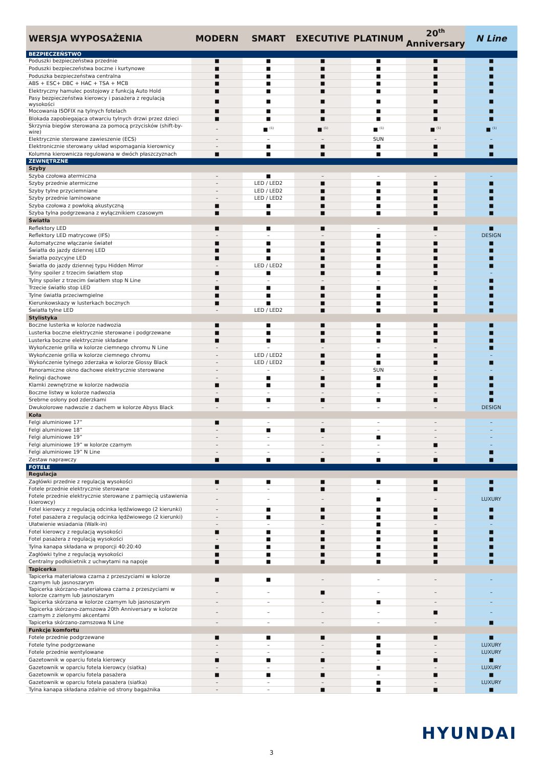| WERSJA WYPOSAŻENIA | MODERN | SMART | EXECUTIVE | PLATINUM | 20<sup>th</sup> Anniversary | N Line |
| --- | --- | --- | --- | --- | --- | --- |
| BEZPIECZEŃSTWO | | | | | | |
| Poduszki bezpieczeństwa przednie | ■ | ■ | ■ | ■ | ■ | ■ |
| Poduszki bezpieczeństwa boczne i kurtynowe | ■ | ■ | ■ | ■ | ■ | ■ |
| Poduszka bezpieczeństwa centralna | ■ | ■ | ■ | ■ | ■ | ■ |
| ABS + ESC+ DBC + HAC + TSA + MCB | ■ | ■ | ■ | ■ | ■ | ■ |
| Elektryczny hamulec postojowy z funkcją Auto Hold | ■ | ■ | ■ | ■ | ■ | ■ |
| Pasy bezpieczeństwa kierowcy i pasażera z regulacją wysokości | ■ | ■ | ■ | ■ | ■ | ■ |
| Mocowania ISOFIX na tylnych fotelach | ■ | ■ | ■ | ■ | ■ | ■ |
| Blokada zapobiegająca otwarciu tylnych drzwi przez dzieci | ■ | ■ | ■ | ■ | ■ | ■ |
| Skrzynia biegów sterowana za pomocą przycisków (shift-by-wire) | – | ■ <sup>(1)</sup> | ■ <sup>(1)</sup> | ■ <sup>(1)</sup> | ■ <sup>(1)</sup> | ■ <sup>(1)</sup> |
| Elektrycznie sterowane zawieszenie (ECS) | – | – | – | SUN | – | – |
| Elektronicznie sterowany układ wspomagania kierownicy | – | ■ | ■ | ■ | ■ | ■ |
| Kolumna kierownicza regulowana w dwóch płaszczyznach | ■ | ■ | ■ | ■ | ■ | ■ |
| ZEWNĘTRZNE | | | | | | |
| Szyby | | | | | | |
| Szyba czołowa atermiczna | – | ■ | – | – | – | – |
| Szyby przednie atermiczne | – | LED / LED2 | ■ | ■ | ■ | ■ |
| Szyby tylne przyciemniane | – | LED / LED2 | ■ | ■ | ■ | ■ |
| Szyby przednie laminowane | – | LED / LED2 | ■ | ■ | ■ | ■ |
| Szyba czołowa z powłoką akustyczną | ■ | ■ | ■ | ■ | ■ | ■ |
| Szyba tylna podgrzewana z wyłącznikiem czasowym | ■ | ■ | ■ | ■ | ■ | ■ |
| Światła | | | | | | |
| Reflektory LED | ■ | ■ | ■ | – | ■ | ■ |
| Reflektory LED matrycowe (IFS) | – | – | – | ■ | – | DESIGN |
| Automatyczne włączanie świateł | ■ | ■ | ■ | ■ | ■ | ■ |
| Światła do jazdy dziennej LED | ■ | ■ | ■ | ■ | ■ | ■ |
| Światła pozycyjne LED | ■ | ■ | ■ | ■ | ■ | ■ |
| Światła do jazdy dziennej typu Hidden Mirror | – | LED / LED2 | ■ | ■ | ■ | ■ |
| Tylny spoiler z trzecim światłem stop | ■ | ■ | ■ | ■ | ■ | – |
| Tylny spoiler z trzecim światłem stop N Line | – | – | – | – | – | ■ |
| Trzecie światło stop LED | ■ | ■ | ■ | ■ | ■ | ■ |
| Tylne światła przeciwmgielne | ■ | ■ | ■ | ■ | ■ | ■ |
| Kierunkowskazy w lusterkach bocznych | ■ | ■ | ■ | ■ | ■ | ■ |
| Światła tylne LED | – | LED / LED2 | ■ | ■ | ■ | ■ |
| Stylistyka | | | | | | |
| Boczne lusterka w kolorze nadwozia | ■ | ■ | ■ | ■ | ■ | ■ |
| Lusterka boczne elektrycznie sterowane i podgrzewane | ■ | ■ | ■ | ■ | ■ | ■ |
| Lusterka boczne elektrycznie składane | ■ | ■ | ■ | ■ | ■ | ■ |
| Wykończenie grilla w kolorze ciemnego chromu N Line | – | – | – | – | – | ■ |
| Wykończenie grilla w kolorze ciemnego chromu | – | LED / LED2 | ■ | ■ | ■ | – |
| Wykończenie tylnego zderzaka w kolorze Glossy Black | – | LED / LED2 | ■ | ■ | ■ | ■ |
| Panoramiczne okno dachowe elektrycznie sterowane | – | – | – | SUN | – | – |
| Relingi dachowe | – | ■ | ■ | ■ | ■ | ■ |
| Klamki zewnętrzne w kolorze nadwozia | ■ | ■ | ■ | ■ | ■ | ■ |
| Boczne listwy w kolorze nadwozia | – | – | – | – | – | ■ |
| Srebrne osłony pod zderzkami | ■ | ■ | ■ | ■ | ■ | ■ |
| Dwukolorowe nadwozie z dachem w kolorze Abyss Black | – | – | – | – | – | DESIGN |
| Koła | | | | | | |
| Felgi aluminiowe 17” | ■ | – | – | – | – | – |
| Felgi aluminiowe 18” | – | ■ | ■ | – | – | – |
| Felgi aluminiowe 19” | – | – | – | ■ | – | – |
| Felgi aluminiowe 19” w kolorze czarnym | – | – | – | – | ■ | – |
| Felgi aluminiowe 19” N Line | – | – | – | – | – | ■ |
| Zestaw naprawczy | ■ | ■ | ■ | ■ | ■ | ■ |
| FOTELE | | | | | | |
| Regulacja | | | | | | |
| Zagłówki przednie z regulacją wysokości | ■ | ■ | ■ | ■ | ■ | ■ |
| Fotele przednie elektrycznie sterowane | – | – | ■ | – | ■ | ■ |
| Fotele przednie elektrycznie sterowane z pamięcią ustawienia (kierowcy) | – | – | – | ■ | – | LUXURY |
| Fotel kierowcy z regulacją odcinka lędźwiowego (2 kierunki) | – | ■ | ■ | ■ | ■ | ■ |
| Fotel pasażera z regulacją odcinka lędźwiowego (2 kierunki) | – | ■ | ■ | ■ | ■ | ■ |
| Ułatwienie wsiadania (Walk-in) | – | – | – | ■ | – | – |
| Fotel kierowcy z regulacją wysokości | ■ | ■ | ■ | ■ | ■ | ■ |
| Fotel pasażera z regulacją wysokości | – | ■ | ■ | ■ | ■ | ■ |
| Tylna kanapa składana w proporcji 40:20:40 | ■ | ■ | ■ | ■ | ■ | ■ |
| Zagłówki tylne z regulacją wysokości | ■ | ■ | ■ | ■ | ■ | ■ |
| Centralny podłokietnik z uchwytami na napoje | ■ | ■ | ■ | ■ | ■ | ■ |
| Tapicerka | | | | | | |
| Tapicerka materiałowa czarna z przeszyciami w kolorze czarnym lub jasnoszarym | ■ | ■ | – | – | – | – |
| Tapicerka skórzano-materiałowa czarna z przeszyciami w kolorze czarnym lub jasnoszarym | – | – | ■ | – | – | – |
| Tapicerka skórzana w kolorze czarnym lub jasnoszarym | – | – | – | ■ | – | – |
| Tapicerka skórzano-zamszowa 20th Anniversary w kolorze czarnym z zielonymi akcentami | – | – | – | – | ■ | – |
| Tapicerka skórzano-zamszowa N Line | – | – | – | – | – | ■ |
| Funkcje komfortu | | | | | | |
| Fotele przednie podgrzewane | ■ | ■ | ■ | ■ | ■ | ■ |
| Fotele tylne podgrzewane | – | – | – | ■ | – | LUXURY |
| Fotele przednie wentylowane | – | – | – | ■ | – | LUXURY |
| Gazetownik w oparciu fotela kierowcy | ■ | ■ | ■ | – | ■ | ■ |
| Gazetownik w oparciu fotela kierowcy (siatka) | – | – | – | ■ | – | LUXURY |
| Gazetownik w oparciu fotela pasażera | ■ | ■ | ■ | – | ■ | ■ |
| Gazetownik w oparciu fotela pasażera (siatka) | – | – | – | ■ | – | LUXURY |
| Tylna kanapa składana zdalnie od strony bagażnika | – | – | ■ | ■ | ■ | ■ |
HYUNDAI
3